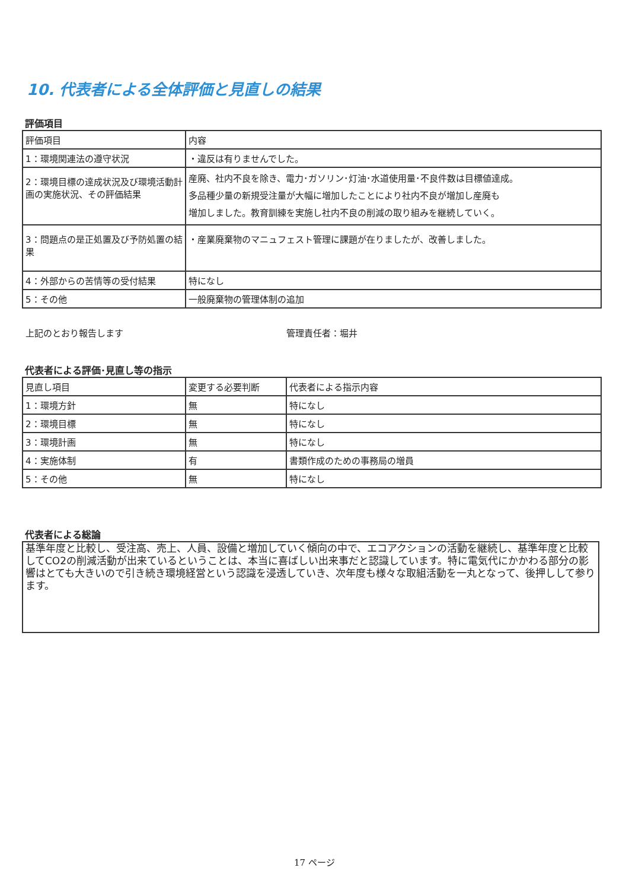10. 代表者による全体評価と見直しの結果
評価項目
| 評価項目 | 内容 |
| 1：環境関連法の遵守状況 | ・違反は有りませんでした。 |
| 2：環境目標の達成状況及び環境活動計画の実施状況、その評価結果 | 産廃、社内不良を除き、電力･ガソリン･灯油･水道使用量･不良件数は目標値達成。 多品種少量の新規受注量が大幅に増加したことにより社内不良が増加し産廃も 増加しました。教育訓練を実施し社内不良の削減の取り組みを継続していく。 |
| 3：問題点の是正処置及び予防処置の結果 | ・産業廃棄物のマニュフェスト管理に課題が在りましたが、改善しました。 |
| 4：外部からの苦情等の受付結果 | 特になし |
| 5：その他 | 一般廃棄物の管理体制の追加 |
上記のとおり報告します 管理責任者：堀井
代表者による評価･見直し等の指示
| 見直し項目 | 変更する必要判断 | 代表者による指示内容 |
| 1：環境方針 | 無 | 特になし |
| 2：環境目標 | 無 | 特になし |
| 3：環境計画 | 無 | 特になし |
| 4：実施体制 | 有 | 書類作成のための事務局の増員 |
| 5：その他 | 無 | 特になし |
代表者による総論
基準年度と比較し、受注高、売上、人員、設備と増加していく傾向の中で、エコアクションの活動を継続し、基準年度と比較してCO2の削減活動が出来ているということは、本当に喜ばしい出来事だと認識しています。特に電気代にかかわる部分の影響はとても大きいので引き続き環境経営という認識を浸透していき、次年度も様々な取組活動を一丸となって、後押しして参ります。
17 ページ